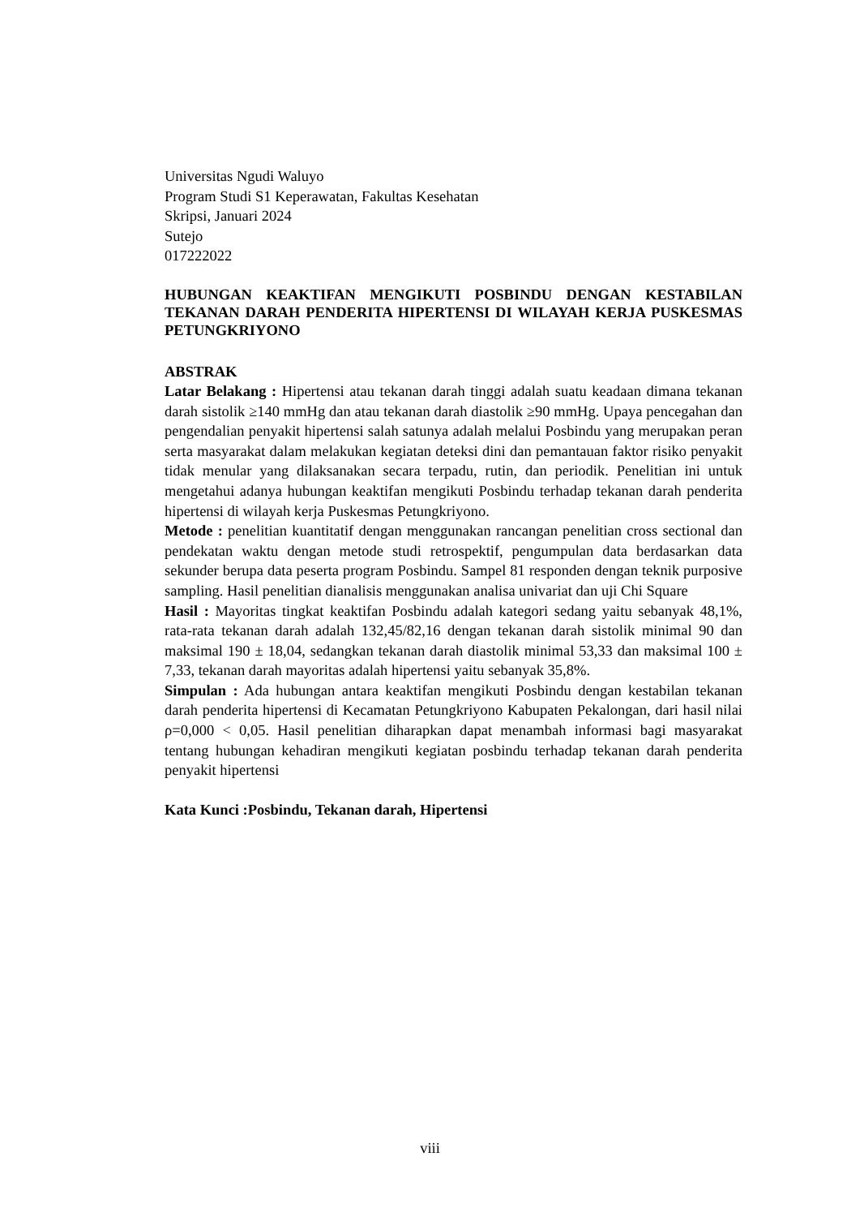Universitas Ngudi Waluyo
Program Studi S1 Keperawatan, Fakultas Kesehatan
Skripsi, Januari 2024
Sutejo
017222022
HUBUNGAN KEAKTIFAN MENGIKUTI POSBINDU DENGAN KESTABILAN TEKANAN DARAH PENDERITA HIPERTENSI DI WILAYAH KERJA PUSKESMAS PETUNGKRIYONO
ABSTRAK
Latar Belakang : Hipertensi atau tekanan darah tinggi adalah suatu keadaan dimana tekanan darah sistolik ≥140 mmHg dan atau tekanan darah diastolik ≥90 mmHg. Upaya pencegahan dan pengendalian penyakit hipertensi salah satunya adalah melalui Posbindu yang merupakan peran serta masyarakat dalam melakukan kegiatan deteksi dini dan pemantauan faktor risiko penyakit tidak menular yang dilaksanakan secara terpadu, rutin, dan periodik. Penelitian ini untuk mengetahui adanya hubungan keaktifan mengikuti Posbindu terhadap tekanan darah penderita hipertensi di wilayah kerja Puskesmas Petungkriyono.
Metode : penelitian kuantitatif dengan menggunakan rancangan penelitian cross sectional dan pendekatan waktu dengan metode studi retrospektif, pengumpulan data berdasarkan data sekunder berupa data peserta program Posbindu. Sampel 81 responden dengan teknik purposive sampling. Hasil penelitian dianalisis menggunakan analisa univariat dan uji Chi Square
Hasil : Mayoritas tingkat keaktifan Posbindu adalah kategori sedang yaitu sebanyak 48,1%, rata-rata tekanan darah adalah 132,45/82,16 dengan tekanan darah sistolik minimal 90 dan maksimal 190 ± 18,04, sedangkan tekanan darah diastolik minimal 53,33 dan maksimal 100 ± 7,33, tekanan darah mayoritas adalah hipertensi yaitu sebanyak 35,8%.
Simpulan : Ada hubungan antara keaktifan mengikuti Posbindu dengan kestabilan tekanan darah penderita hipertensi di Kecamatan Petungkriyono Kabupaten Pekalongan, dari hasil nilai ρ=0,000 < 0,05. Hasil penelitian diharapkan dapat menambah informasi bagi masyarakat tentang hubungan kehadiran mengikuti kegiatan posbindu terhadap tekanan darah penderita penyakit hipertensi
Kata Kunci :Posbindu, Tekanan darah, Hipertensi
viii